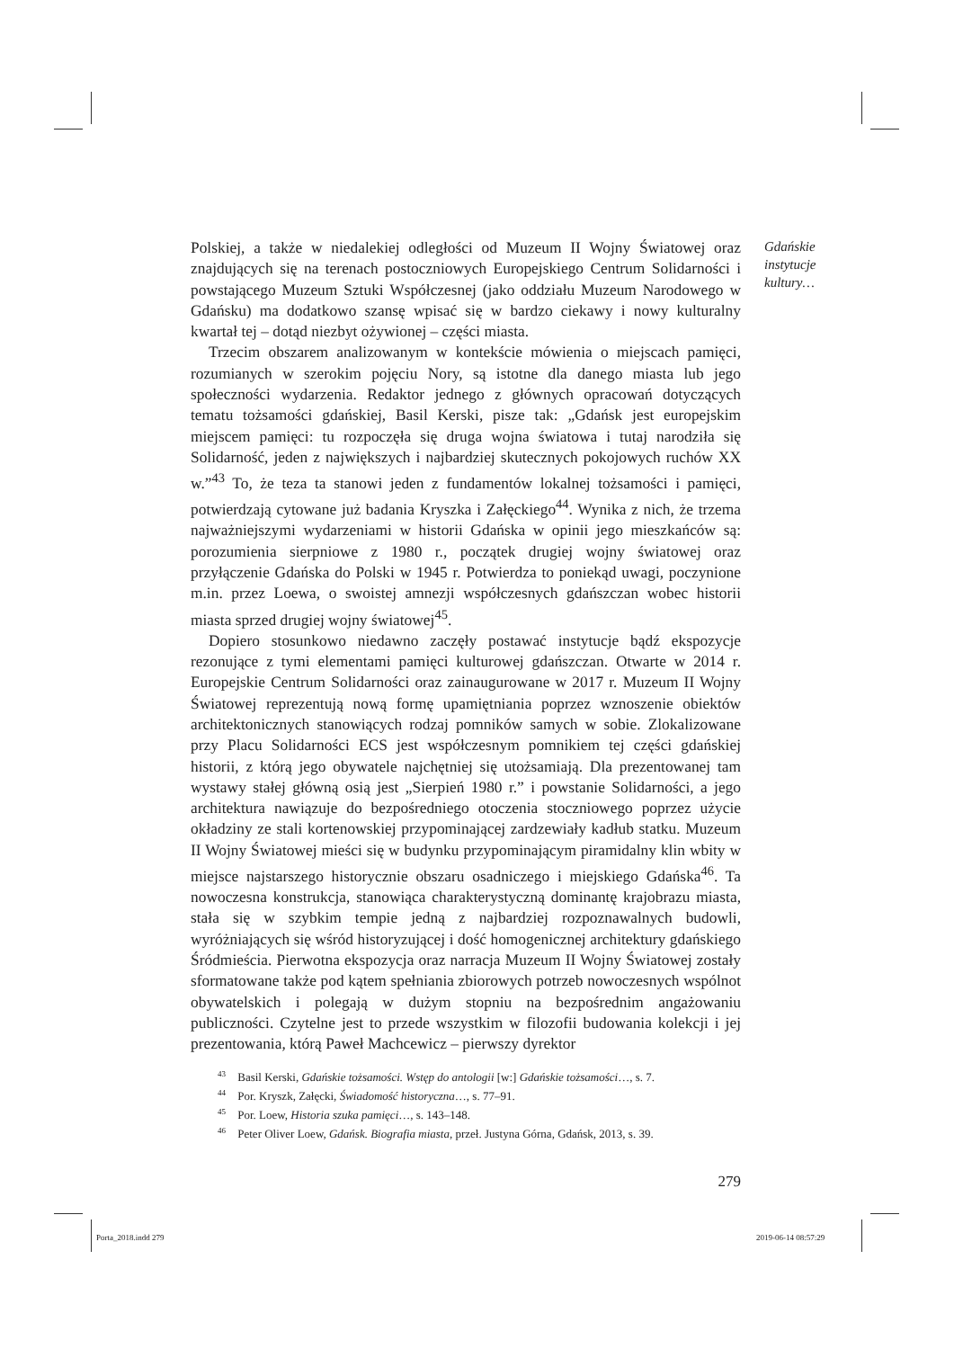Gdańskie
instytucje
kultury…
Polskiej, a także w niedalekiej odległości od Muzeum II Wojny Światowej oraz znajdujących się na terenach postoczniowych Europejskiego Centrum Solidarności i powstającego Muzeum Sztuki Współczesnej (jako oddziału Muzeum Narodowego w Gdańsku) ma dodatkowo szansę wpisać się w bardzo ciekawy i nowy kulturalny kwartał tej – dotąd niezbyt ożywionej – części miasta.
Trzecim obszarem analizowanym w kontekście mówienia o miejscach pamięci, rozumianych w szerokim pojęciu Nory, są istotne dla danego miasta lub jego społeczności wydarzenia. Redaktor jednego z głównych opracowań dotyczących tematu tożsamości gdańskiej, Basil Kerski, pisze tak: „Gdańsk jest europejskim miejscem pamięci: tu rozpoczęła się druga wojna światowa i tutaj narodziła się Solidarność, jeden z największych i najbardziej skutecznych pokojowych ruchów XX w.”<sup>43</sup> To, że teza ta stanowi jeden z fundamentów lokalnej tożsamości i pamięci, potwierdzają cytowane już badania Kryszka i Załęckiego<sup>44</sup>. Wynika z nich, że trzema najważniejszymi wydarzeniami w historii Gdańska w opinii jego mieszkańców są: porozumienia sierpniowe z 1980 r., początek drugiej wojny światowej oraz przyłączenie Gdańska do Polski w 1945 r. Potwierdza to poniekąd uwagi, poczynione m.in. przez Loewa, o swoistej amnezji współczesnych gdańszczan wobec historii miasta sprzed drugiej wojny światowej<sup>45</sup>.
Dopiero stosunkowo niedawno zaczęły postawać instytucje bądź ekspozycje rezonujące z tymi elementami pamięci kulturowej gdańszczan. Otwarte w 2014 r. Europejskie Centrum Solidarności oraz zainaugurowane w 2017 r. Muzeum II Wojny Światowej reprezentują nową formę upamiętniania poprzez wznoszenie obiektów architektonicznych stanowiących rodzaj pomników samych w sobie. Zlokalizowane przy Placu Solidarności ECS jest współczesnym pomnikiem tej części gdańskiej historii, z którą jego obywatele najchętniej się utożsamiają. Dla prezentowanej tam wystawy stałej główną osią jest „Sierpień 1980 r.” i powstanie Solidarności, a jego architektura nawiązuje do bezpośredniego otoczenia stoczniowego poprzez użycie okładziny ze stali kortenowskiej przypominającej zardzewiały kadłub statku. Muzeum II Wojny Światowej mieści się w budynku przypominającym piramidalny klin wbity w miejsce najstarszego historycznie obszaru osadniczego i miejskiego Gdańska<sup>46</sup>. Ta nowoczesna konstrukcja, stanowiąca charakterystyczną dominantę krajobrazu miasta, stała się w szybkim tempie jedną z najbardziej rozpoznawalnych budowli, wyróżniających się wśród historyzującej i dość homogenicznej architektury gdańskiego Śródmieścia. Pierwotna ekspozycja oraz narracja Muzeum II Wojny Światowej zostały sformatowane także pod kątem spełniania zbiorowych potrzeb nowoczesnych wspólnot obywatelskich i polegają w dużym stopniu na bezpośrednim angażowaniu publiczności. Czytelne jest to przede wszystkim w filozofii budowania kolekcji i jej prezentowania, którą Paweł Machcewicz – pierwszy dyrektor
<sup>43</sup> Basil Kerski, Gdańskie tożsamości. Wstęp do antologii [w:] Gdańskie tożsamości…, s. 7.
<sup>44</sup> Por. Kryszk, Załęcki, Świadomość historyczna…, s. 77–91.
<sup>45</sup> Por. Loew, Historia szuka pamięci…, s. 143–148.
<sup>46</sup> Peter Oliver Loew, Gdańsk. Biografia miasta, przeł. Justyna Górna, Gdańsk, 2013, s. 39.
279
Porta_2018.indd 279 2019-06-14 08:57:29